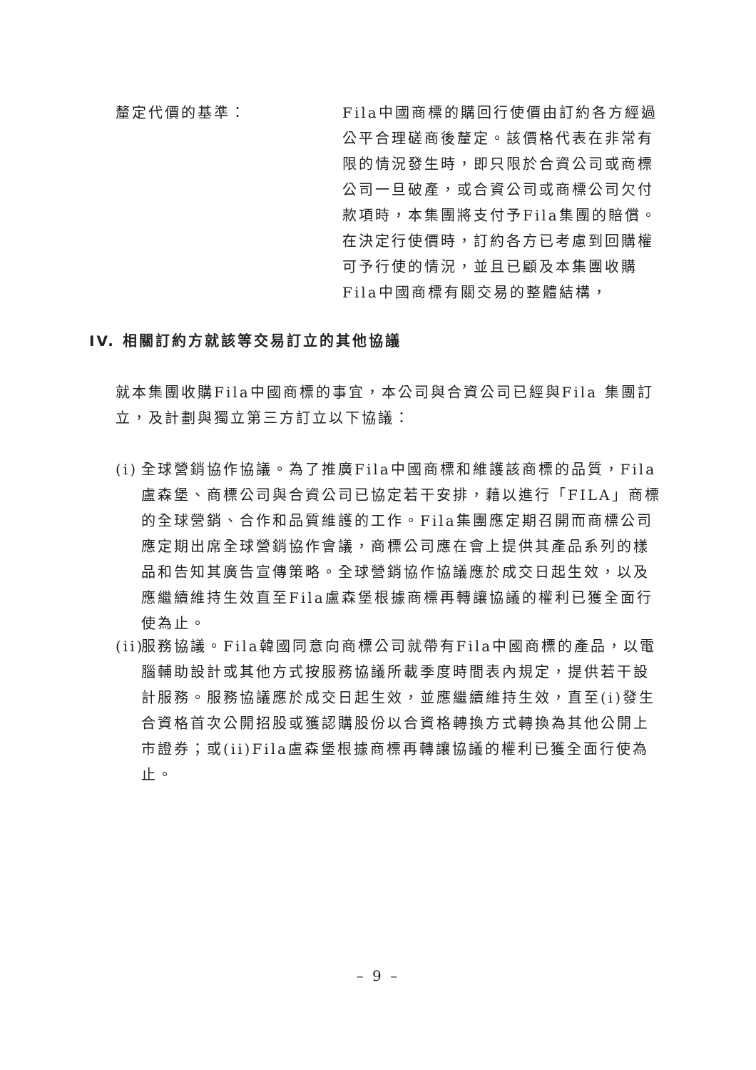釐定代價的基準： Fila中國商標的購回行使價由訂約各方經過公平合理磋商後釐定。該價格代表在非常有限的情況發生時，即只限於合資公司或商標公司一旦破產，或合資公司或商標公司欠付款項時，本集團將支付予Fila集團的賠償。在決定行使價時，訂約各方已考慮到回購權可予行使的情況，並且已顧及本集團收購Fila中國商標有關交易的整體結構，
IV. 相關訂約方就該等交易訂立的其他協議
就本集團收購Fila中國商標的事宜，本公司與合資公司已經與Fila 集團訂立，及計劃與獨立第三方訂立以下協議：
(i) 全球營銷協作協議。為了推廣Fila中國商標和維護該商標的品質，Fila盧森堡、商標公司與合資公司已協定若干安排，藉以進行「FILA」商標的全球營銷、合作和品質維護的工作。Fila集團應定期召開而商標公司應定期出席全球營銷協作會議，商標公司應在會上提供其產品系列的樣品和告知其廣告宣傳策略。全球營銷協作協議應於成交日起生效，以及應繼續維持生效直至Fila盧森堡根據商標再轉讓協議的權利已獲全面行使為止。
(ii) 服務協議。Fila韓國同意向商標公司就帶有Fila中國商標的產品，以電腦輔助設計或其他方式按服務協議所載季度時間表內規定，提供若干設計服務。服務協議應於成交日起生效，並應繼續維持生效，直至(i)發生合資格首次公開招股或獲認購股份以合資格轉換方式轉換為其他公開上市證券；或(ii)Fila盧森堡根據商標再轉讓協議的權利已獲全面行使為止。
– 9 –